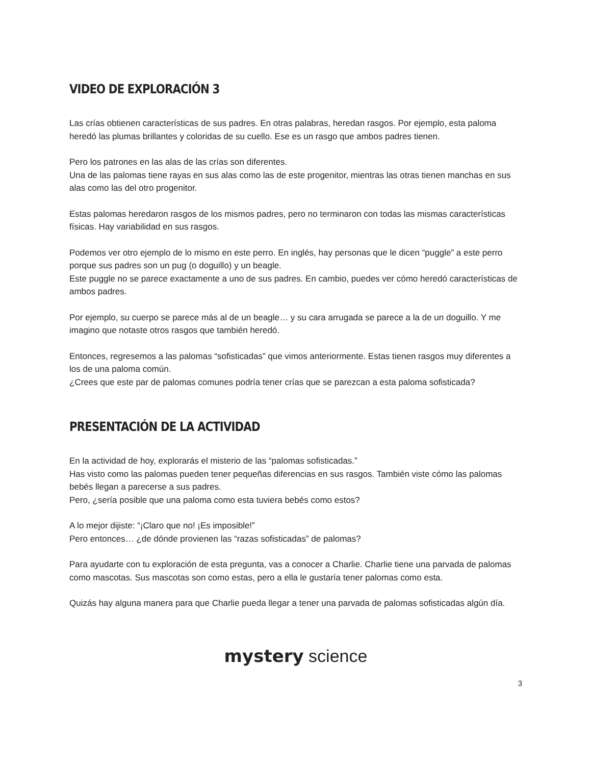VIDEO DE EXPLORACIÓN 3
Las crías obtienen características de sus padres. En otras palabras, heredan rasgos. Por ejemplo, esta paloma heredó las plumas brillantes y coloridas de su cuello. Ese es un rasgo que ambos padres tienen.
Pero los patrones en las alas de las crías son diferentes.
Una de las palomas tiene rayas en sus alas como las de este progenitor, mientras las otras tienen manchas en sus alas como las del otro progenitor.
Estas palomas heredaron rasgos de los mismos padres, pero no terminaron con todas las mismas características físicas. Hay variabilidad en sus rasgos.
Podemos ver otro ejemplo de lo mismo en este perro. En inglés, hay personas que le dicen “puggle” a este perro porque sus padres son un pug (o doguillo) y un beagle.
Este puggle no se parece exactamente a uno de sus padres. En cambio, puedes ver cómo heredó características de ambos padres.
Por ejemplo, su cuerpo se parece más al de un beagle… y su cara arrugada se parece a la de un doguillo. Y me imagino que notaste otros rasgos que también heredó.
Entonces, regresemos a las palomas “sofisticadas” que vimos anteriormente. Estas tienen rasgos muy diferentes a los de una paloma común.
¿Crees que este par de palomas comunes podría tener crías que se parezcan a esta paloma sofisticada?
PRESENTACIÓN DE LA ACTIVIDAD
En la actividad de hoy, explorarás el misterio de las “palomas sofisticadas.”
Has visto como las palomas pueden tener pequeñas diferencias en sus rasgos. También viste cómo las palomas bebés llegan a parecerse a sus padres.
Pero, ¿sería posible que una paloma como esta tuviera bebés como estos?
A lo mejor dijiste: “¡Claro que no! ¡Es imposible!”
Pero entonces… ¿de dónde provienen las “razas sofisticadas” de palomas?
Para ayudarte con tu exploración de esta pregunta, vas a conocer a Charlie. Charlie tiene una parvada de palomas como mascotas. Sus mascotas son como estas, pero a ella le gustaría tener palomas como esta.
Quizás hay alguna manera para que Charlie pueda llegar a tener una parvada de palomas sofisticadas algún día.
mystery science
3